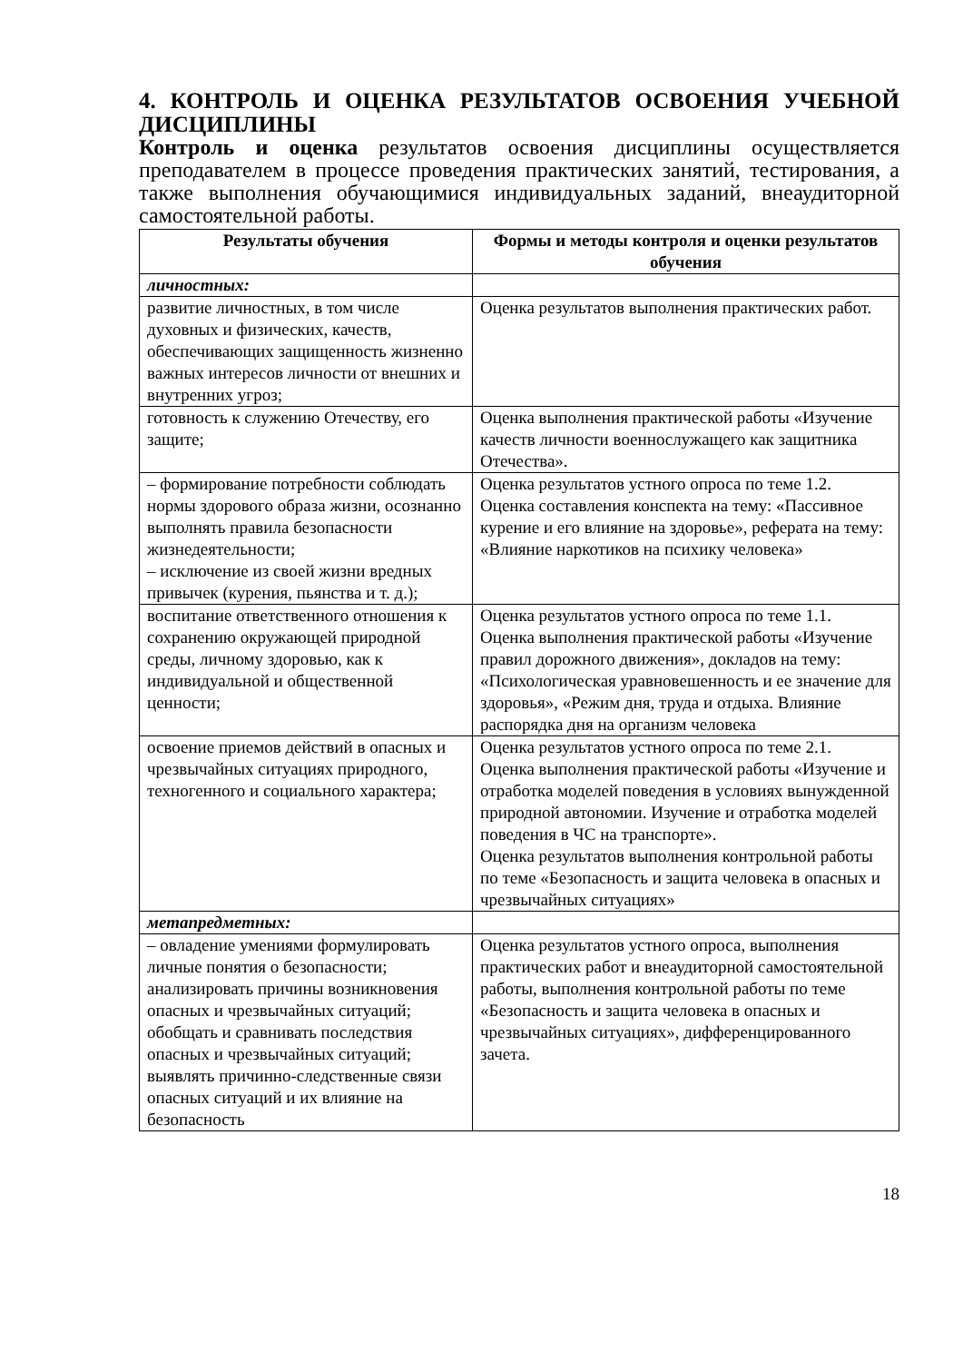4. КОНТРОЛЬ И ОЦЕНКА РЕЗУЛЬТАТОВ ОСВОЕНИЯ УЧЕБНОЙ ДИСЦИПЛИНЫ
Контроль и оценка результатов освоения дисциплины осуществляется преподавателем в процессе проведения практических занятий, тестирования, а также выполнения обучающимися индивидуальных заданий, внеаудиторной самостоятельной работы.
| Результаты обучения | Формы и методы контроля и оценки результатов обучения |
| --- | --- |
| личностных: | |
| развитие личностных, в том числе духовных и физических, качеств, обеспечивающих защищенность жизненно важных интересов личности от внешних и внутренних угроз; | Оценка результатов выполнения практических работ. |
| готовность к служению Отечеству, его защите; | Оценка выполнения практической работы «Изучение качеств личности военнослужащего как защитника Отечества». |
| – формирование потребности соблюдать нормы здорового образа жизни, осознанно выполнять правила безопасности жизнедеятельности; – исключение из своей жизни вредных привычек (курения, пьянства и т. д.); | Оценка результатов устного опроса по теме 1.2. Оценка составления конспекта на тему: «Пассивное курение и его влияние на здоровье», реферата на тему: «Влияние наркотиков на психику человека» |
| воспитание ответственного отношения к сохранению окружающей природной среды, личному здоровью, как к индивидуальной и общественной ценности; | Оценка результатов устного опроса по теме 1.1. Оценка выполнения практической работы «Изучение правил дорожного движения», докладов на тему: «Психологическая уравновешенность и ее значение для здоровья», «Режим дня, труда и отдыха. Влияние распорядка дня на организм человека |
| освоение приемов действий в опасных и чрезвычайных ситуациях природного, техногенного и социального характера; | Оценка результатов устного опроса по теме 2.1. Оценка выполнения практической работы «Изучение и отработка моделей поведения в условиях вынужденной природной автономии. Изучение и отработка моделей поведения в ЧС на транспорте». Оценка результатов выполнения контрольной работы по теме «Безопасность и защита человека в опасных и чрезвычайных ситуациях» |
| метапредметных: | |
| – овладение умениями формулировать личные понятия о безопасности; анализировать причины возникновения опасных и чрезвычайных ситуаций; обобщать и сравнивать последствия опасных и чрезвычайных ситуаций; выявлять причинно-следственные связи опасных ситуаций и их влияние на безопасность | Оценка результатов устного опроса, выполнения практических работ и внеаудиторной самостоятельной работы, выполнения контрольной работы по теме «Безопасность и защита человека в опасных и чрезвычайных ситуациях», дифференцированного зачета. |
18